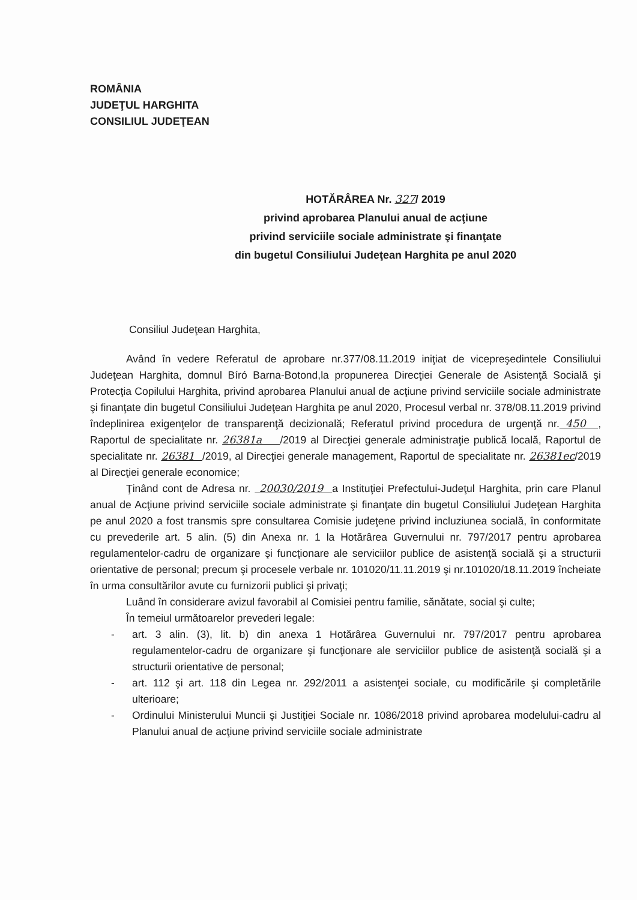ROMÂNIA
JUDEŢUL HARGHITA
CONSILIUL JUDEŢEAN
HOTĂRÂREA Nr. 327/ 2019
privind aprobarea Planului anual de acţiune
privind serviciile sociale administrate şi finanţate
din bugetul Consiliului Judeţean Harghita pe anul 2020
Consiliul Judeţean Harghita,
Având în vedere Referatul de aprobare nr.377/08.11.2019 iniţiat de vicepreşedintele Consiliului Judeţean Harghita, domnul Bíró Barna-Botond,la propunerea Direcţiei Generale de Asistenţă Socială şi Protecţia Copilului Harghita, privind aprobarea Planului anual de acţiune privind serviciile sociale administrate şi finanţate din bugetul Consiliului Judeţean Harghita pe anul 2020, Procesul verbal nr. 378/08.11.2019 privind îndeplinirea exigenţelor de transparenţă decizională; Referatul privind procedura de urgenţă nr. 450 , Raportul de specialitate nr. 26381a /2019 al Direcţiei generale administraţie publică locală, Raportul de specialitate nr. 26381 /2019, al Direcţiei generale management, Raportul de specialitate nr. 26381ec/2019 al Direcţiei generale economice;
Ţinând cont de Adresa nr. 20030/2019 a Instituţiei Prefectului-Judeţul Harghita, prin care Planul anual de Acţiune privind serviciile sociale administrate şi finanţate din bugetul Consiliului Judeţean Harghita pe anul 2020 a fost transmis spre consultarea Comisie judeţene privind incluziunea socială, în conformitate cu prevederile art. 5 alin. (5) din Anexa nr. 1 la Hotărârea Guvernului nr. 797/2017 pentru aprobarea regulamentelor-cadru de organizare şi funcţionare ale serviciilor publice de asistenţă socială şi a structurii orientative de personal; precum şi procesele verbale nr. 101020/11.11.2019 şi nr.101020/18.11.2019 încheiate în urma consultărilor avute cu furnizorii publici şi privaţi;
Luând în considerare avizul favorabil al Comisiei pentru familie, sănătate, social şi culte;
În temeiul următoarelor prevederi legale:
- art. 3 alin. (3), lit. b) din anexa 1 Hotărârea Guvernului nr. 797/2017 pentru aprobarea regulamentelor-cadru de organizare şi funcţionare ale serviciilor publice de asistenţă socială şi a structurii orientative de personal;
- art. 112 şi art. 118 din Legea nr. 292/2011 a asistenţei sociale, cu modificările şi completările ulterioare;
- Ordinului Ministerului Muncii şi Justiţiei Sociale nr. 1086/2018 privind aprobarea modelului-cadru al Planului anual de acţiune privind serviciile sociale administrate